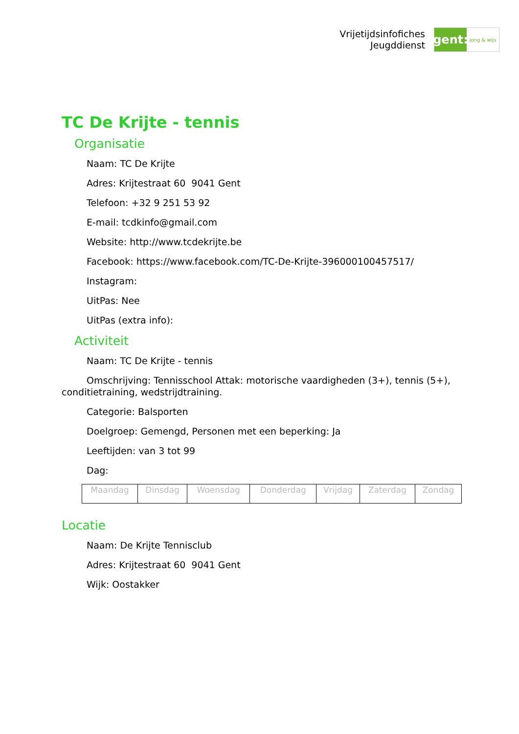Vrijetijdsinfofiches
Jeugddienst
gent:
jong & wijs
TC De Krijte - tennis
Organisatie
Naam: TC De Krijte
Adres: Krijtestraat 60 9041 Gent
Telefoon: +32 9 251 53 92
E-mail: tcdkinfo@gmail.com
Website: http://www.tcdekrijte.be
Facebook: https://www.facebook.com/TC-De-Krijte-396000100457517/
Instagram:
UitPas: Nee
UitPas (extra info):
Activiteit
Naam: TC De Krijte - tennis
Omschrijving: Tennisschool Attak: motorische vaardigheden (3+), tennis (5+), conditietraining, wedstrijdtraining.
Categorie: Balsporten
Doelgroep: Gemengd, Personen met een beperking: Ja
Leeftijden: van 3 tot 99
Dag:
| Maandag | Dinsdag | Woensdag | Donderdag | Vrijdag | Zaterdag | Zondag |
Locatie
Naam: De Krijte Tennisclub
Adres: Krijtestraat 60 9041 Gent
Wijk: Oostakker